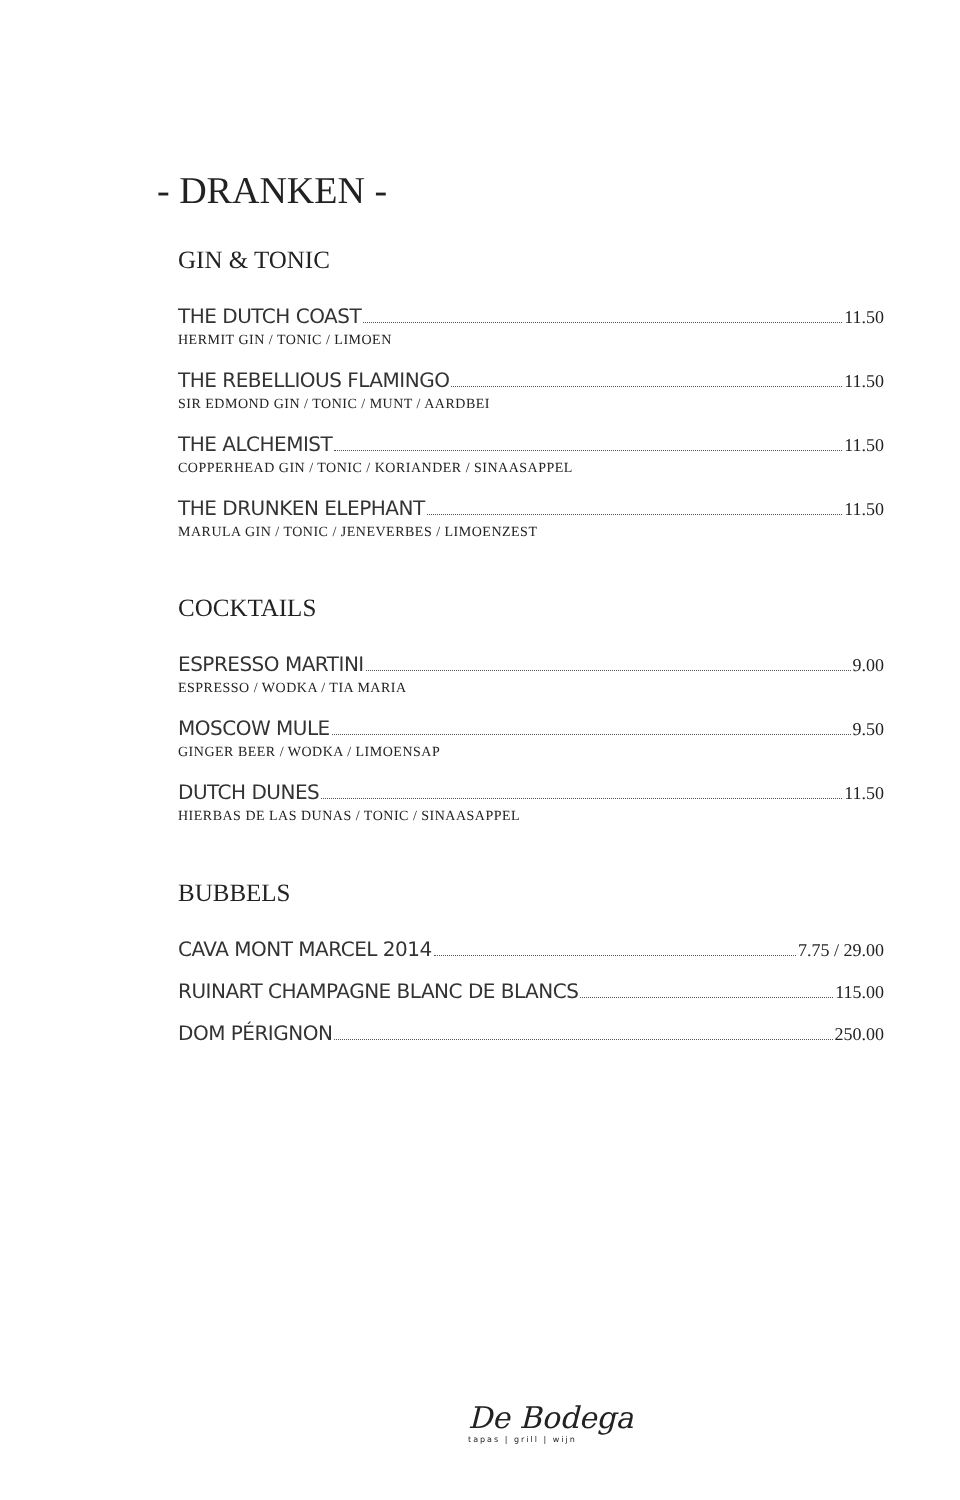- DRANKEN -
GIN & TONIC
THE DUTCH COAST 11.50
HERMIT GIN / TONIC / LIMOEN
THE REBELLIOUS FLAMINGO 11.50
SIR EDMOND GIN / TONIC / MUNT / AARDBEI
THE ALCHEMIST 11.50
COPPERHEAD GIN / TONIC / KORIANDER / SINAASAPPEL
THE DRUNKEN ELEPHANT 11.50
MARULA GIN / TONIC / JENEVERBES / LIMOENZEST
COCKTAILS
ESPRESSO MARTINI 9.00
ESPRESSO / WODKA / TIA MARIA
MOSCOW MULE 9.50
GINGER BEER / WODKA / LIMOENSAP
DUTCH DUNES 11.50
HIERBAS DE LAS DUNAS / TONIC / SINAASAPPEL
BUBBELS
CAVA MONT MARCEL 2014 7.75 / 29.00
RUINART CHAMPAGNE BLANC DE BLANCS 115.00
DOM PÉRIGNON 250.00
De Bodega
tapas | grill | wijn